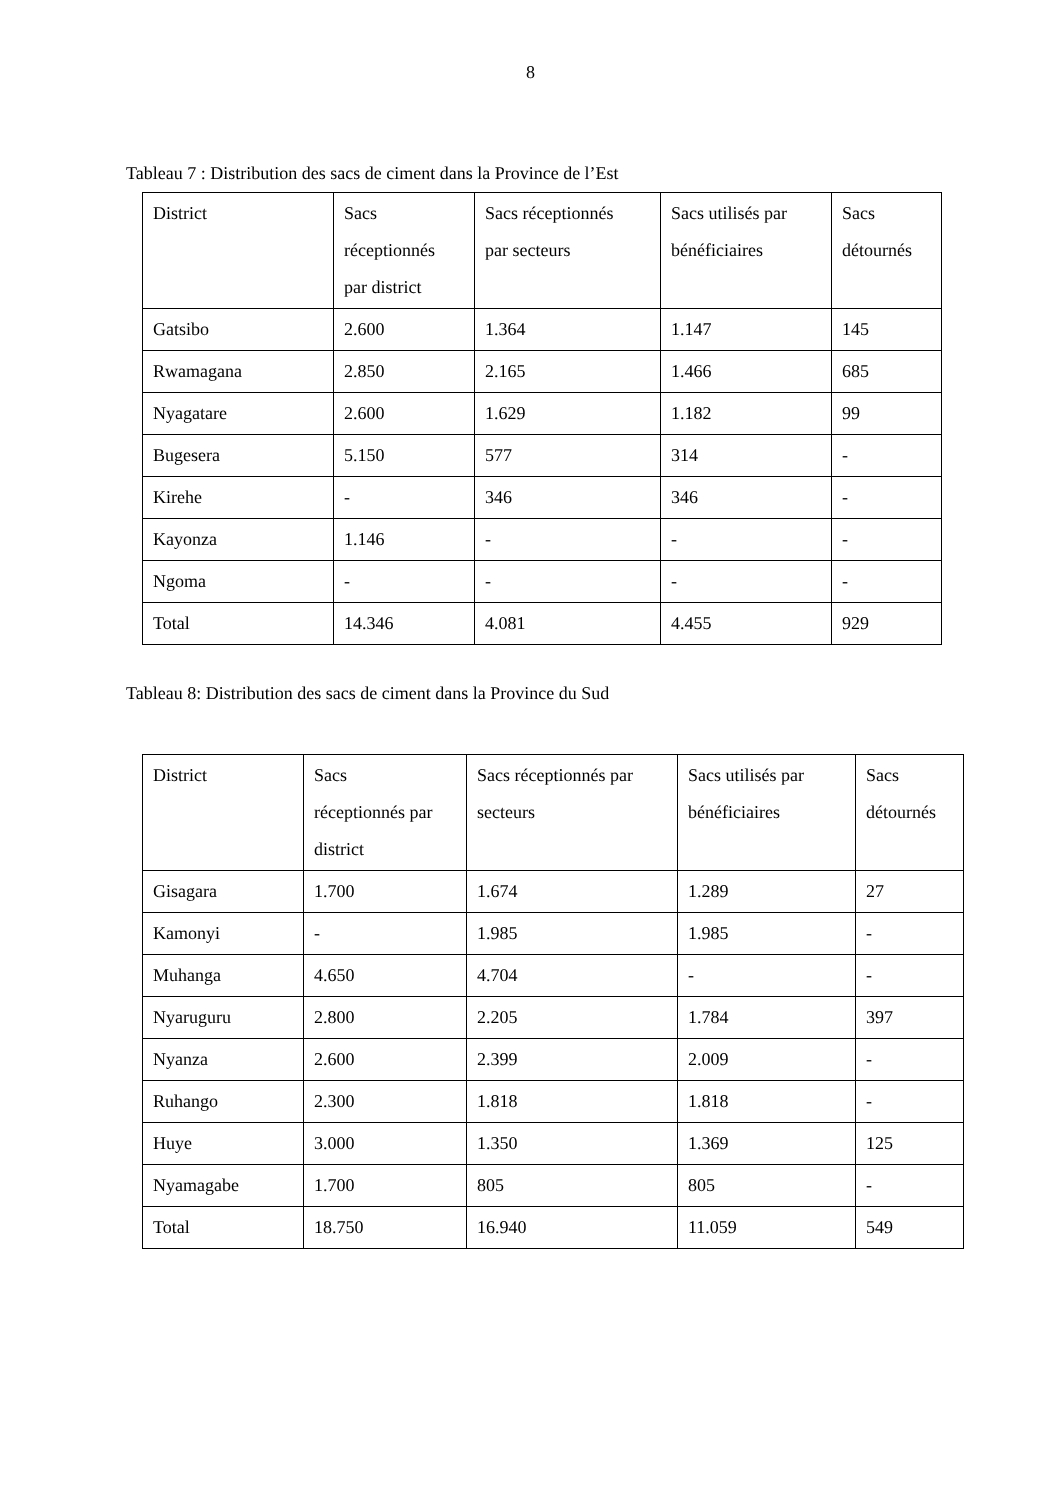8
Tableau 7 : Distribution des sacs de ciment dans la Province de l’Est
| District | Sacs réceptionnés par district | Sacs réceptionnés par secteurs | Sacs utilisés par bénéficiaires | Sacs détournés |
| Gatsibo | 2.600 | 1.364 | 1.147 | 145 |
| Rwamagana | 2.850 | 2.165 | 1.466 | 685 |
| Nyagatare | 2.600 | 1.629 | 1.182 | 99 |
| Bugesera | 5.150 | 577 | 314 | - |
| Kirehe | - | 346 | 346 | - |
| Kayonza | 1.146 | - | - | - |
| Ngoma | - | - | - | - |
| Total | 14.346 | 4.081 | 4.455 | 929 |
Tableau 8: Distribution des sacs de ciment dans la Province du Sud
| District | Sacs réceptionnés par district | Sacs réceptionnés par secteurs | Sacs utilisés par bénéficiaires | Sacs détournés |
| Gisagara | 1.700 | 1.674 | 1.289 | 27 |
| Kamonyi | - | 1.985 | 1.985 | - |
| Muhanga | 4.650 | 4.704 | - | - |
| Nyaruguru | 2.800 | 2.205 | 1.784 | 397 |
| Nyanza | 2.600 | 2.399 | 2.009 | - |
| Ruhango | 2.300 | 1.818 | 1.818 | - |
| Huye | 3.000 | 1.350 | 1.369 | 125 |
| Nyamagabe | 1.700 | 805 | 805 | - |
| Total | 18.750 | 16.940 | 11.059 | 549 |